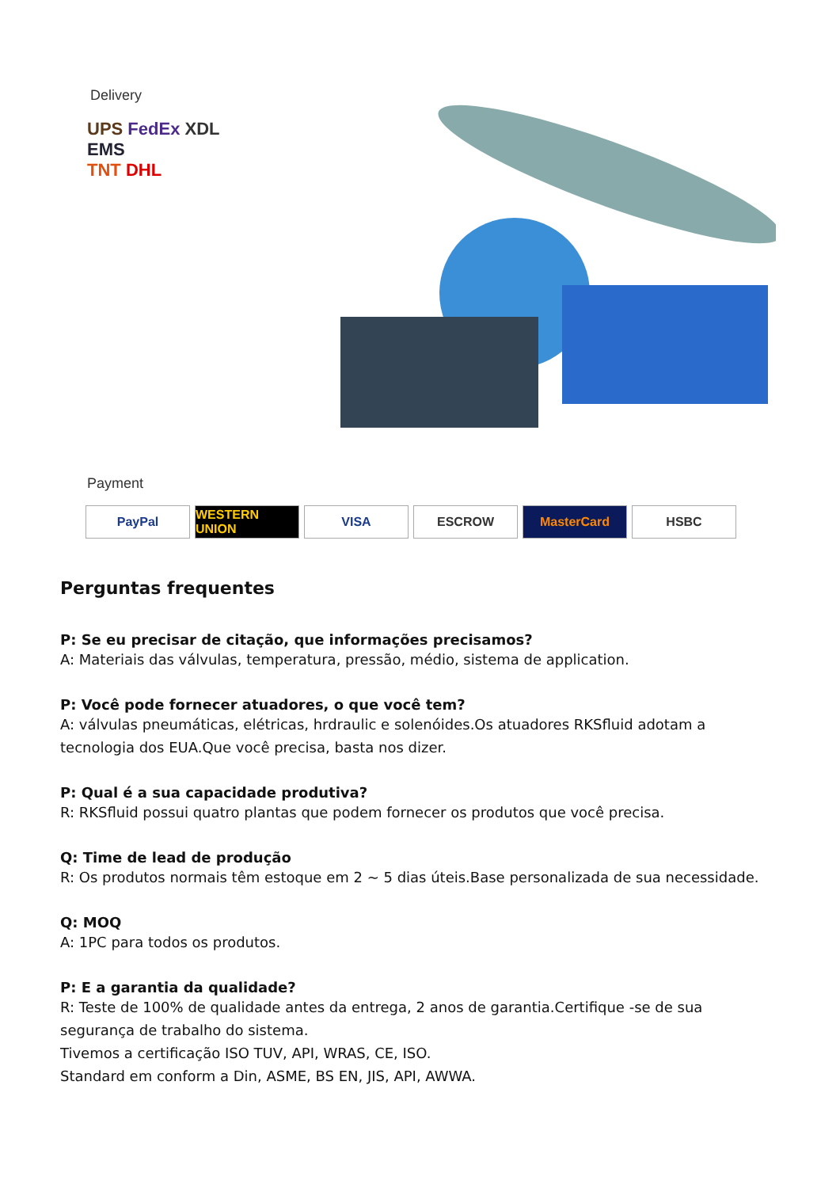Delivery
UPS FedEx XDL
EMS
TNT DHL
Payment
PayPal WESTERN UNION VISA ESCROW MasterCard HSBC
Perguntas frequentes
P: Se eu precisar de citação, que informações precisamos?
A: Materiais das válvulas, temperatura, pressão, médio, sistema de application.
P: Você pode fornecer atuadores, o que você tem?
A: válvulas pneumáticas, elétricas, hrdraulic e solenóides.Os atuadores RKSfluid adotam a tecnologia dos EUA.Que você precisa, basta nos dizer.
P: Qual é a sua capacidade produtiva?
R: RKSfluid possui quatro plantas que podem fornecer os produtos que você precisa.
Q: Time de lead de produção
R: Os produtos normais têm estoque em 2 ~ 5 dias úteis.Base personalizada de sua necessidade.
Q: MOQ
A: 1PC para todos os produtos.
P: E a garantia da qualidade?
R: Teste de 100% de qualidade antes da entrega, 2 anos de garantia.Certifique -se de sua segurança de trabalho do sistema.
Tivemos a certificação ISO TUV, API, WRAS, CE, ISO.
Standard em conform a Din, ASME, BS EN, JIS, API, AWWA.